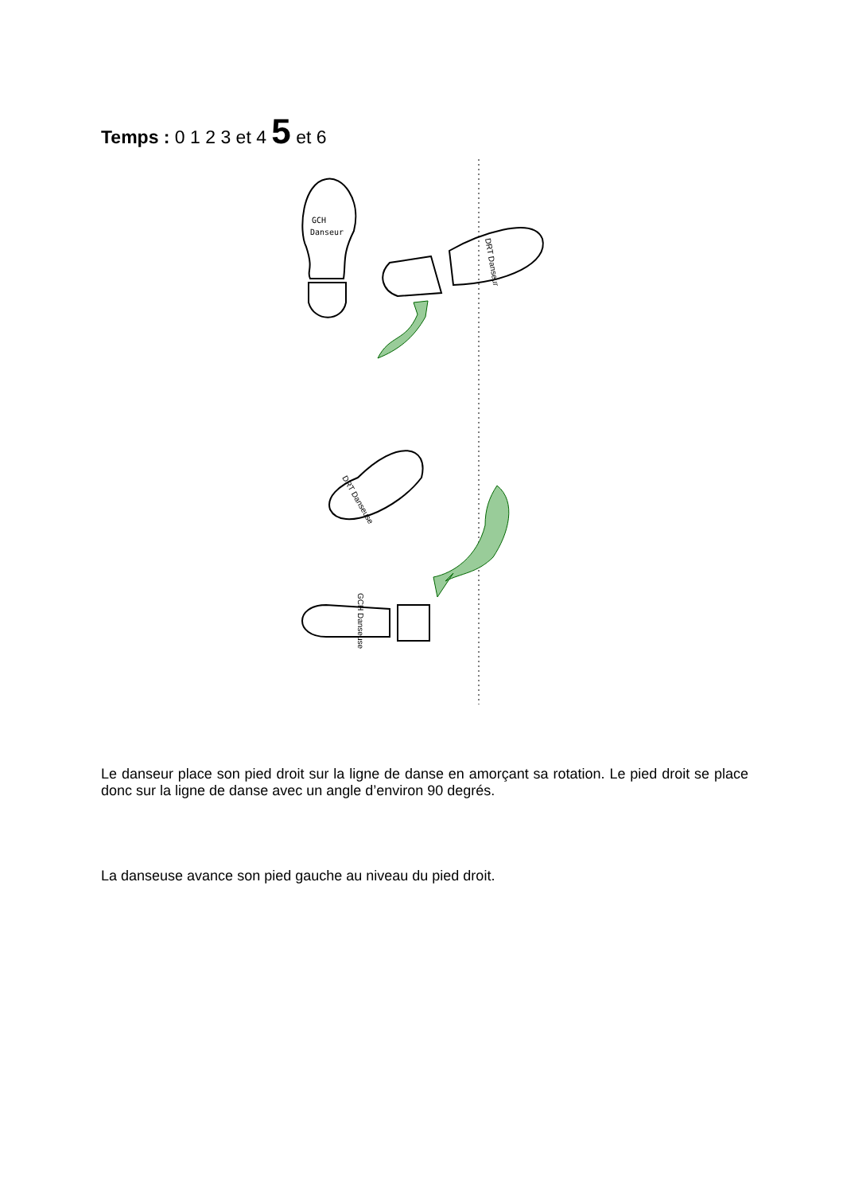Temps : 0 1 2 3 et 4 5 et 6
GCH
Danseur
DRT Danseur
DRT Danseuse
GCH Danseuse
Le danseur place son pied droit sur la ligne de danse en amorçant sa rotation. Le pied droit se place donc sur la ligne de danse avec un angle d’environ 90 degrés.
La danseuse avance son pied gauche au niveau du pied droit.